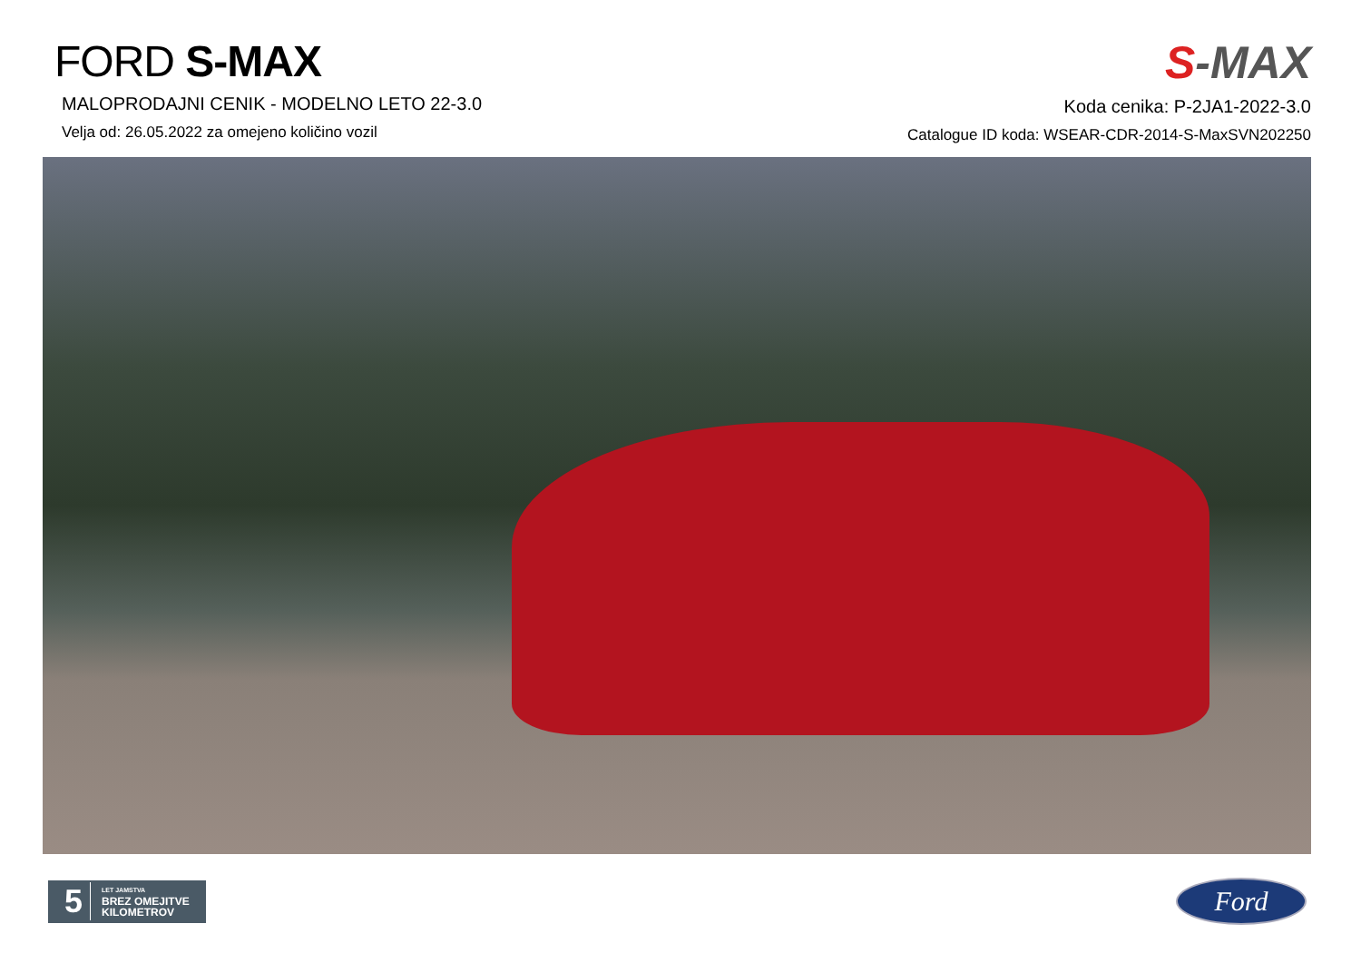FORD S-MAX
MALOPRODAJNI CENIK - MODELNO LETO 22-3.0
Velja od: 26.05.2022 za omejeno količino vozil
S-MAX
Koda cenika: P-2JA1-2022-3.0
Catalogue ID koda: WSEAR-CDR-2014-S-MaxSVN202250
5
LET JAMSTVA
BREZ OMEJITVE
KILOMETROV
Ford